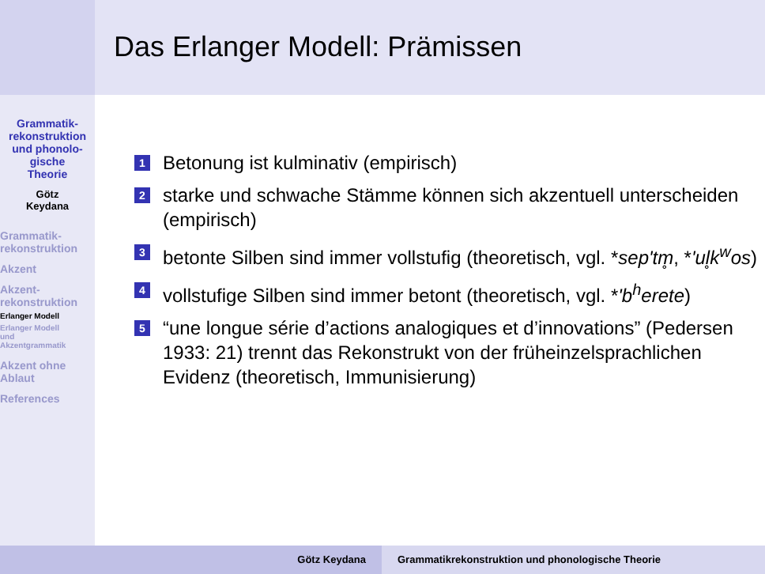Das Erlanger Modell: Prämissen
Grammatik-
rekonstruktion
und phonolo-
gische
Theorie
Götz
Keydana
Grammatik-
rekonstruktion
Akzent
Akzent-
rekonstruktion
Erlanger Modell
Erlanger Modell
und
Akzentgrammatik
Akzent ohne
Ablaut
References
1 Betonung ist kulminativ (empirisch)
2 starke und schwache Stämme können sich akzentuell unterscheiden (empirisch)
3 betonte Silben sind immer vollstufig (theoretisch, vgl. *sep'tm̥, *'ul̥k<sup>w</sup>os)
4 vollstufige Silben sind immer betont (theoretisch, vgl. *'b<sup>h</sup>erete)
5 “une longue série d’actions analogiques et d’innovations” (Pedersen 1933: 21) trennt das Rekonstrukt von der früheinzelsprachlichen Evidenz (theoretisch, Immunisierung)
Götz Keydana Grammatikrekonstruktion und phonologische Theorie